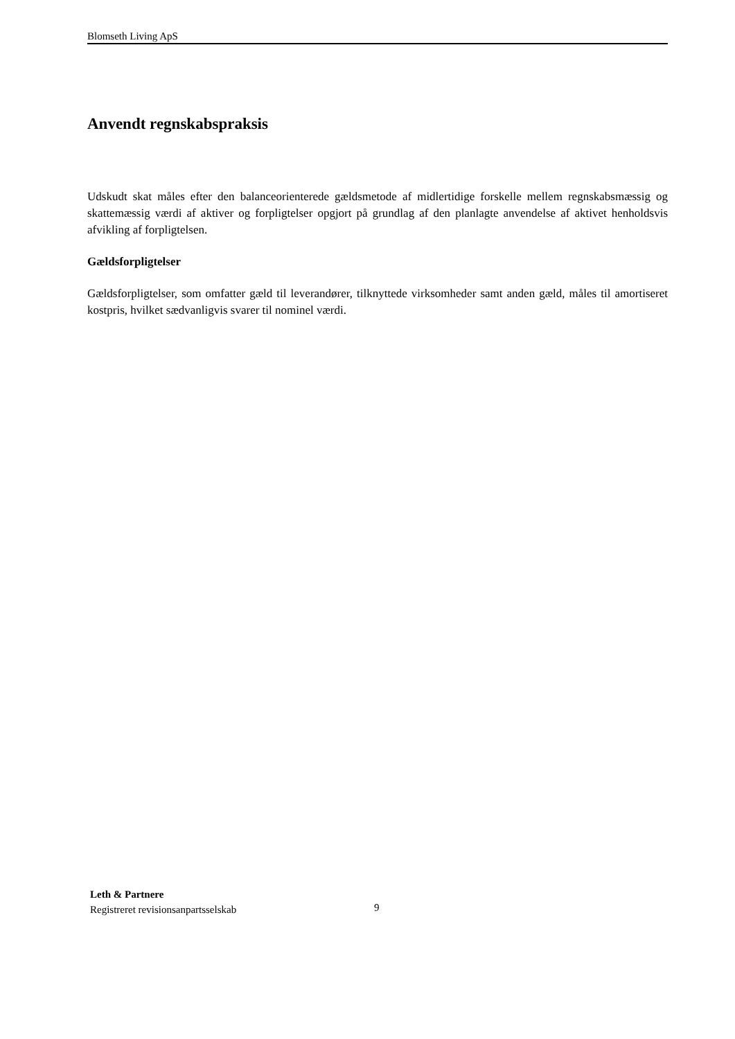Blomseth Living ApS
Anvendt regnskabspraksis
Udskudt skat måles efter den balanceorienterede gældsmetode af midlertidige forskelle mellem regnskabsmæssig og skattemæssig værdi af aktiver og forpligtelser opgjort på grundlag af den planlagte anvendelse af aktivet henholdsvis afvikling af forpligtelsen.
Gældsforpligtelser
Gældsforpligtelser, som omfatter gæld til leverandører, tilknyttede virksomheder samt anden gæld, måles til amortiseret kostpris, hvilket sædvanligvis svarer til nominel værdi.
Leth & Partnere
Registreret revisionsanpartsselskab
9